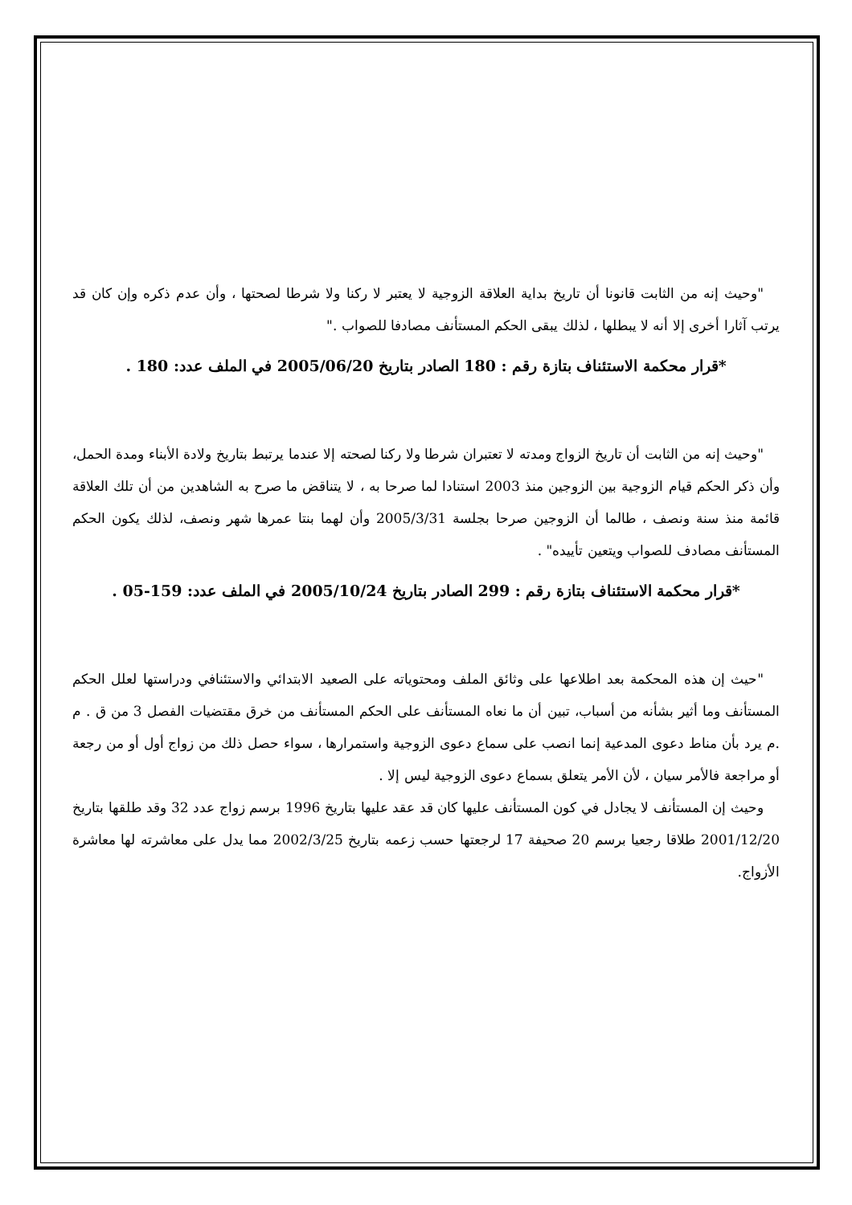"وحيث إنه من الثابت قانونا أن تاريخ بداية العلاقة الزوجية لا يعتبر لا ركنا ولا شرطا لصحتها ، وأن عدم ذكره وإن كان قد يرتب آثارا أخرى إلا أنه لا يبطلها ، لذلك يبقى الحكم المستأنف مصادفا للصواب ."
*قرار محكمة الاستئناف بتازة رقم : 180 الصادر بتاريخ 2005/06/20 في الملف عدد: 180 .
"وحيث إنه من الثابت أن تاريخ الزواج ومدته لا تعتبران شرطا ولا ركنا لصحته إلا عندما يرتبط بتاريخ ولادة الأبناء ومدة الحمل، وأن ذكر الحكم قيام الزوجية بين الزوجين منذ 2003 استنادا لما صرحا به ، لا يتناقض ما صرح به الشاهدين من أن تلك العلاقة قائمة منذ سنة ونصف ، طالما أن الزوجين صرحا بجلسة 2005/3/31 وأن لهما بنتا عمرها شهر ونصف، لذلك يكون الحكم المستأنف مصادف للصواب ويتعين تأييده" .
*قرار محكمة الاستئناف بتازة رقم : 299 الصادر بتاريخ 2005/10/24 في الملف عدد: 159-05 .
"حيث إن هذه المحكمة بعد اطلاعها على وثائق الملف ومحتوياته على الصعيد الابتدائي والاستئنافي ودراستها لعلل الحكم المستأنف وما أثير بشأنه من أسباب، تبين أن ما نعاه المستأنف على الحكم المستأنف من خرق مقتضيات الفصل 3 من ق . م .م يرد بأن مناط دعوى المدعية إنما انصب على سماع دعوى الزوجية واستمرارها ، سواء حصل ذلك من زواج أول أو من رجعة أو مراجعة فالأمر سيان ، لأن الأمر يتعلق بسماع دعوى الزوجية ليس إلا .
وحيث إن المستأنف لا يجادل في كون المستأنف عليها كان قد عقد عليها بتاريخ 1996 برسم زواج عدد 32 وقد طلقها بتاريخ 2001/12/20 طلاقا رجعيا برسم 20 صحيفة 17 لرجعتها حسب زعمه بتاريخ 2002/3/25 مما يدل على معاشرته لها معاشرة الأزواج.